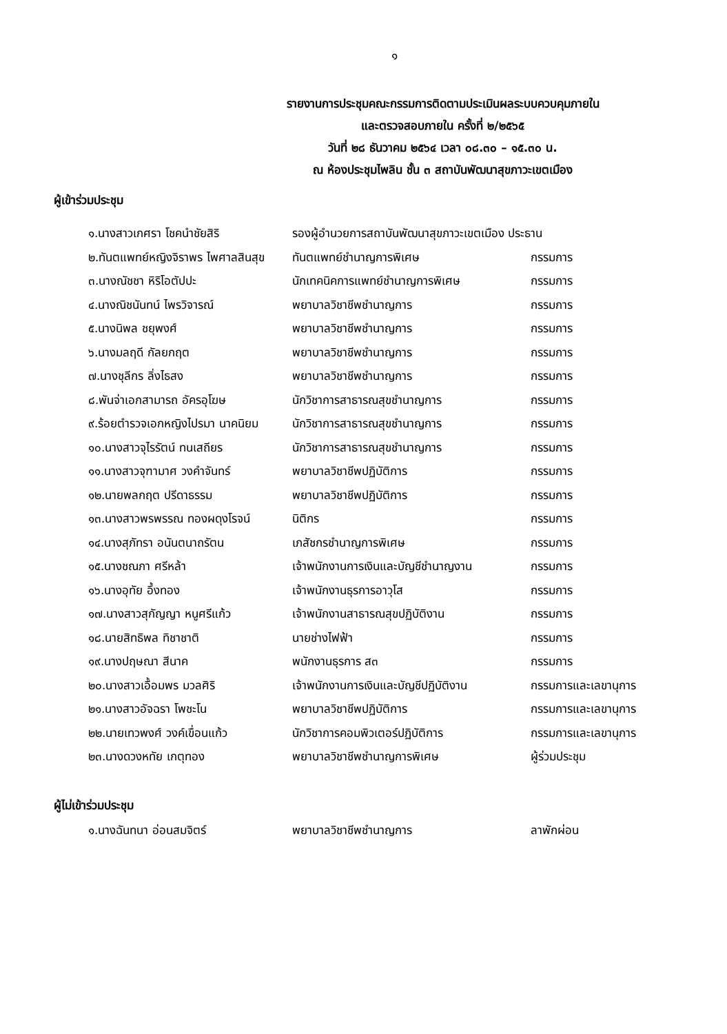๑
รายงานการประชุมคณะกรรมการติดตามประเมินผลระบบควบคุมภายใน
และตรวจสอบภายใน ครั้งที่ ๒/๒๕๖๕
วันที่ ๒๘ ธันวาคม ๒๕๖๔ เวลา ๐๘.๓๐ – ๑๕.๓๐ น.
ณ ห้องประชุมไพลิน ชั้น ๓ สถาบันพัฒนาสุขภาวะเขตเมือง
ผู้เข้าร่วมประชุม
| ๑.นางสาวเกศรา โชคนำชัยสิริ | รองผู้อำนวยการสถาบันพัฒนาสุขภาวะเขตเมือง ประธาน | |
| ๒.ทันตแพทย์หญิงจิราพร ไพศาลสินสุข | ทันตแพทย์ชำนาญการพิเศษ | กรรมการ |
| ๓.นางณัชชา หิริโอตัปปะ | นักเทคนิคการแพทย์ชำนาญการพิเศษ | กรรมการ |
| ๔.นางณิชนันทน์ ไพรวิจารณ์ | พยาบาลวิชาชีพชำนาญการ | กรรมการ |
| ๕.นางนิพล ชยุพงศ์ | พยาบาลวิชาชีพชำนาญการ | กรรมการ |
| ๖.นางมลฤดี กัลยกฤต | พยาบาลวิชาชีพชำนาญการ | กรรมการ |
| ๗.นางชุลีกร ลิ่งไธสง | พยาบาลวิชาชีพชำนาญการ | กรรมการ |
| ๘.พันจ่าเอกสามารถ อัครอุโฆษ | นักวิชาการสาธารณสุขชำนาญการ | กรรมการ |
| ๙.ร้อยตำรวจเอกหญิงไปรมา นาคนิยม | นักวิชาการสาธารณสุขชำนาญการ | กรรมการ |
| ๑๐.นางสาวจุไรรัตน์ ทนเสถียร | นักวิชาการสาธารณสุขชำนาญการ | กรรมการ |
| ๑๑.นางสาวจุฑามาศ วงคำจันทร์ | พยาบาลวิชาชีพปฏิบัติการ | กรรมการ |
| ๑๒.นายพลกฤต ปรีดาธรรม | พยาบาลวิชาชีพปฏิบัติการ | กรรมการ |
| ๑๓.นางสาวพรพรรณ ทองผดุงโรจน์ | นิติกร | กรรมการ |
| ๑๔.นางสุภัทรา อนันตนาถรัตน | เภสัชกรชำนาญการพิเศษ | กรรมการ |
| ๑๕.นางชณภา ศรีหล้า | เจ้าพนักงานการเงินและบัญชีชำนาญงาน | กรรมการ |
| ๑๖.นางอุทัย อึ้งทอง | เจ้าพนักงานธุรการอาวุโส | กรรมการ |
| ๑๗.นางสาวสุกัญญา หนูศรีแก้ว | เจ้าพนักงานสาธารณสุขปฏิบัติงาน | กรรมการ |
| ๑๘.นายสิทธิพล ทิชาชาติ | นายช่างไฟฟ้า | กรรมการ |
| ๑๙.นางปฤษณา สีนาค | พนักงานธุรการ ส๓ | กรรมการ |
| ๒๐.นางสาวเอื้อมพร มวลศิริ | เจ้าพนักงานการเงินและบัญชีปฏิบัติงาน | กรรมการและเลขานุการ |
| ๒๑.นางสาวอัจฉรา โพชะโน | พยาบาลวิชาชีพปฏิบัติการ | กรรมการและเลขานุการ |
| ๒๒.นายเทวพงศ์ วงค์เขื่อนแก้ว | นักวิชาการคอมพิวเตอร์ปฏิบัติการ | กรรมการและเลขานุการ |
| ๒๓.นางดวงหทัย เกตุทอง | พยาบาลวิชาชีพชำนาญการพิเศษ | ผู้ร่วมประชุม |
ผู้ไม่เข้าร่วมประชุม
| ๑.นางฉันทนา อ่อนสมจิตร์ | พยาบาลวิชาชีพชำนาญการ | ลาพักผ่อน |